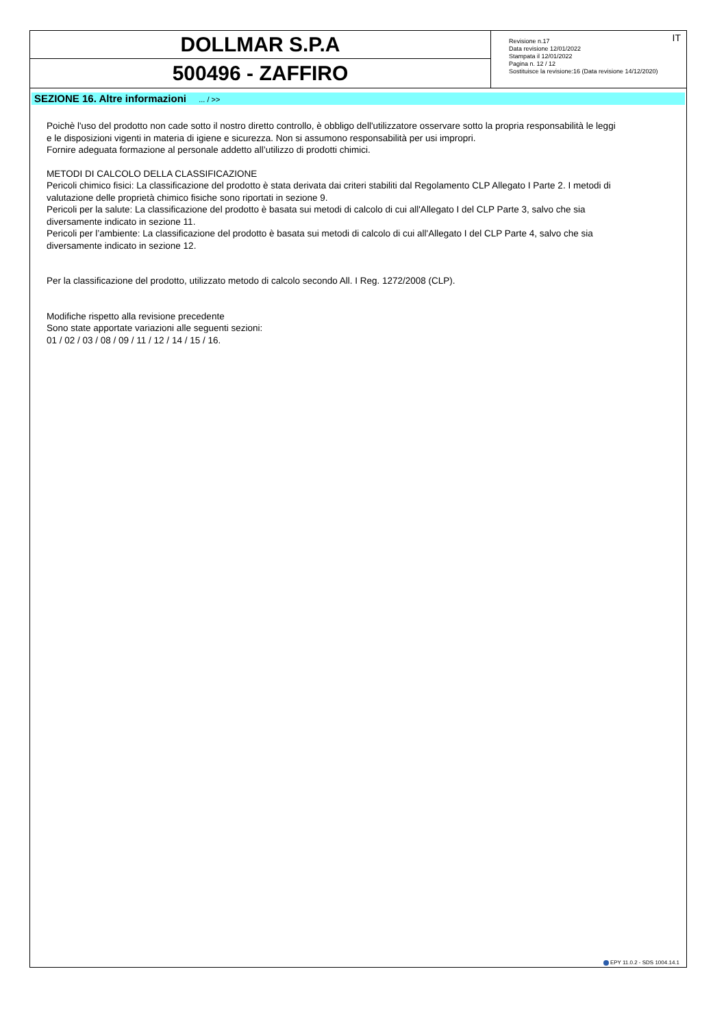DOLLMAR S.P.A
500496 - ZAFFIRO
IT
Revisione n.17
Data revisione 12/01/2022
Stampata il 12/01/2022
Pagina n. 12 / 12
Sostituisce la revisione:16 (Data revisione 14/12/2020)
SEZIONE 16. Altre informazioni ... / >>
Poichè l'uso del prodotto non cade sotto il nostro diretto controllo, è obbligo dell'utilizzatore osservare sotto la propria responsabilità le leggi
e le disposizioni vigenti in materia di igiene e sicurezza. Non si assumono responsabilità per usi impropri.
Fornire adeguata formazione al personale addetto all’utilizzo di prodotti chimici.
METODI DI CALCOLO DELLA CLASSIFICAZIONE
Pericoli chimico fisici: La classificazione del prodotto è stata derivata dai criteri stabiliti dal Regolamento CLP Allegato I Parte 2. I metodi di
valutazione delle proprietà chimico fisiche sono riportati in sezione 9.
Pericoli per la salute: La classificazione del prodotto è basata sui metodi di calcolo di cui all'Allegato I del CLP Parte 3, salvo che sia
diversamente indicato in sezione 11.
Pericoli per l’ambiente: La classificazione del prodotto è basata sui metodi di calcolo di cui all'Allegato I del CLP Parte 4, salvo che sia
diversamente indicato in sezione 12.
Per la classificazione del prodotto, utilizzato metodo di calcolo secondo All. I Reg. 1272/2008 (CLP).
Modifiche rispetto alla revisione precedente
Sono state apportate variazioni alle seguenti sezioni:
01 / 02 / 03 / 08 / 09 / 11 / 12 / 14 / 15 / 16.
EPY 11.0.2 - SDS 1004.14.1